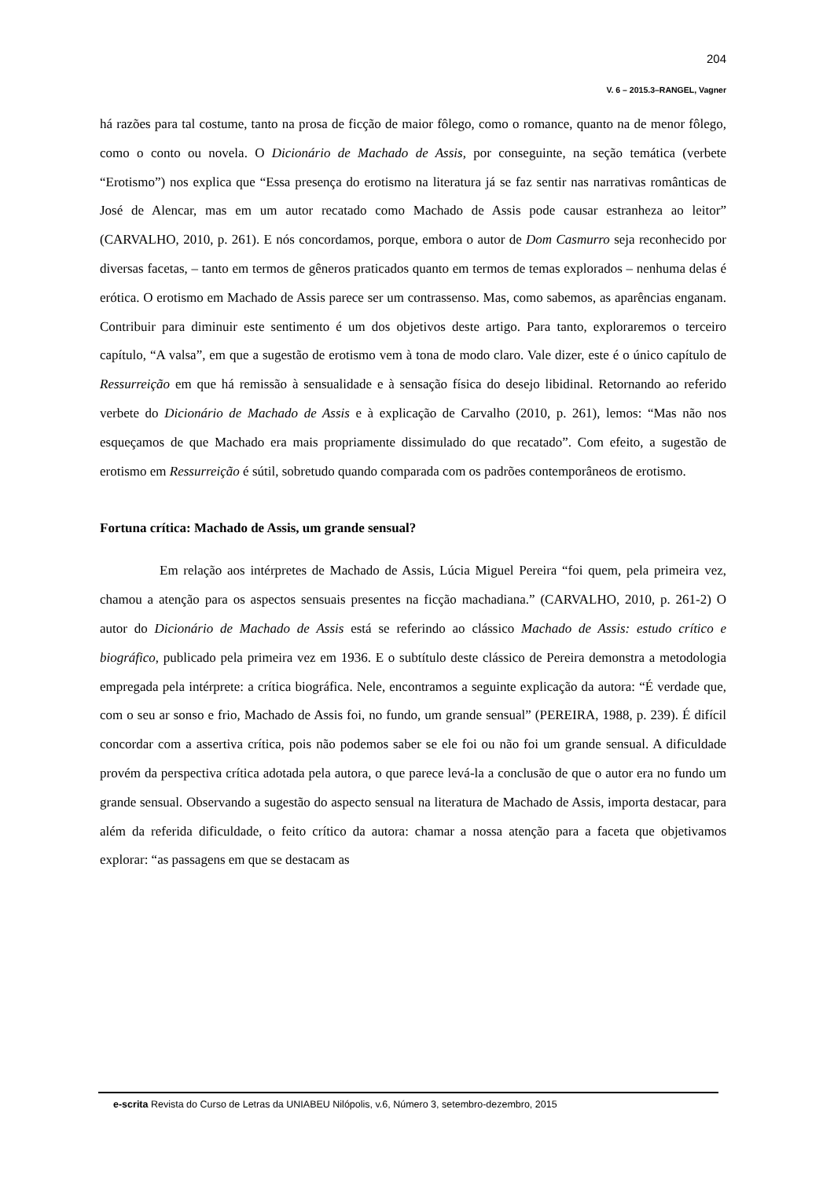204
V. 6 – 2015.3–RANGEL, Vagner
há razões para tal costume, tanto na prosa de ficção de maior fôlego, como o romance, quanto na de menor fôlego, como o conto ou novela. O Dicionário de Machado de Assis, por conseguinte, na seção temática (verbete “Erotismo”) nos explica que “Essa presença do erotismo na literatura já se faz sentir nas narrativas românticas de José de Alencar, mas em um autor recatado como Machado de Assis pode causar estranheza ao leitor” (CARVALHO, 2010, p. 261). E nós concordamos, porque, embora o autor de Dom Casmurro seja reconhecido por diversas facetas, – tanto em termos de gêneros praticados quanto em termos de temas explorados – nenhuma delas é erótica. O erotismo em Machado de Assis parece ser um contrassenso. Mas, como sabemos, as aparências enganam. Contribuir para diminuir este sentimento é um dos objetivos deste artigo. Para tanto, exploraremos o terceiro capítulo, “A valsa”, em que a sugestão de erotismo vem à tona de modo claro. Vale dizer, este é o único capítulo de Ressurreição em que há remissão à sensualidade e à sensação física do desejo libidinal. Retornando ao referido verbete do Dicionário de Machado de Assis e à explicação de Carvalho (2010, p. 261), lemos: “Mas não nos esqueçamos de que Machado era mais propriamente dissimulado do que recatado”. Com efeito, a sugestão de erotismo em Ressurreição é sútil, sobretudo quando comparada com os padrões contemporâneos de erotismo.
Fortuna crítica: Machado de Assis, um grande sensual?
Em relação aos intérpretes de Machado de Assis, Lúcia Miguel Pereira “foi quem, pela primeira vez, chamou a atenção para os aspectos sensuais presentes na ficção machadiana.” (CARVALHO, 2010, p. 261-2) O autor do Dicionário de Machado de Assis está se referindo ao clássico Machado de Assis: estudo crítico e biográfico, publicado pela primeira vez em 1936. E o subtítulo deste clássico de Pereira demonstra a metodologia empregada pela intérprete: a crítica biográfica. Nele, encontramos a seguinte explicação da autora: “É verdade que, com o seu ar sonso e frio, Machado de Assis foi, no fundo, um grande sensual” (PEREIRA, 1988, p. 239). É difícil concordar com a assertiva crítica, pois não podemos saber se ele foi ou não foi um grande sensual. A dificuldade provém da perspectiva crítica adotada pela autora, o que parece levá-la a conclusão de que o autor era no fundo um grande sensual. Observando a sugestão do aspecto sensual na literatura de Machado de Assis, importa destacar, para além da referida dificuldade, o feito crítico da autora: chamar a nossa atenção para a faceta que objetivamos explorar: “as passagens em que se destacam as
e-scrita Revista do Curso de Letras da UNIABEU Nilópolis, v.6, Número 3, setembro-dezembro, 2015